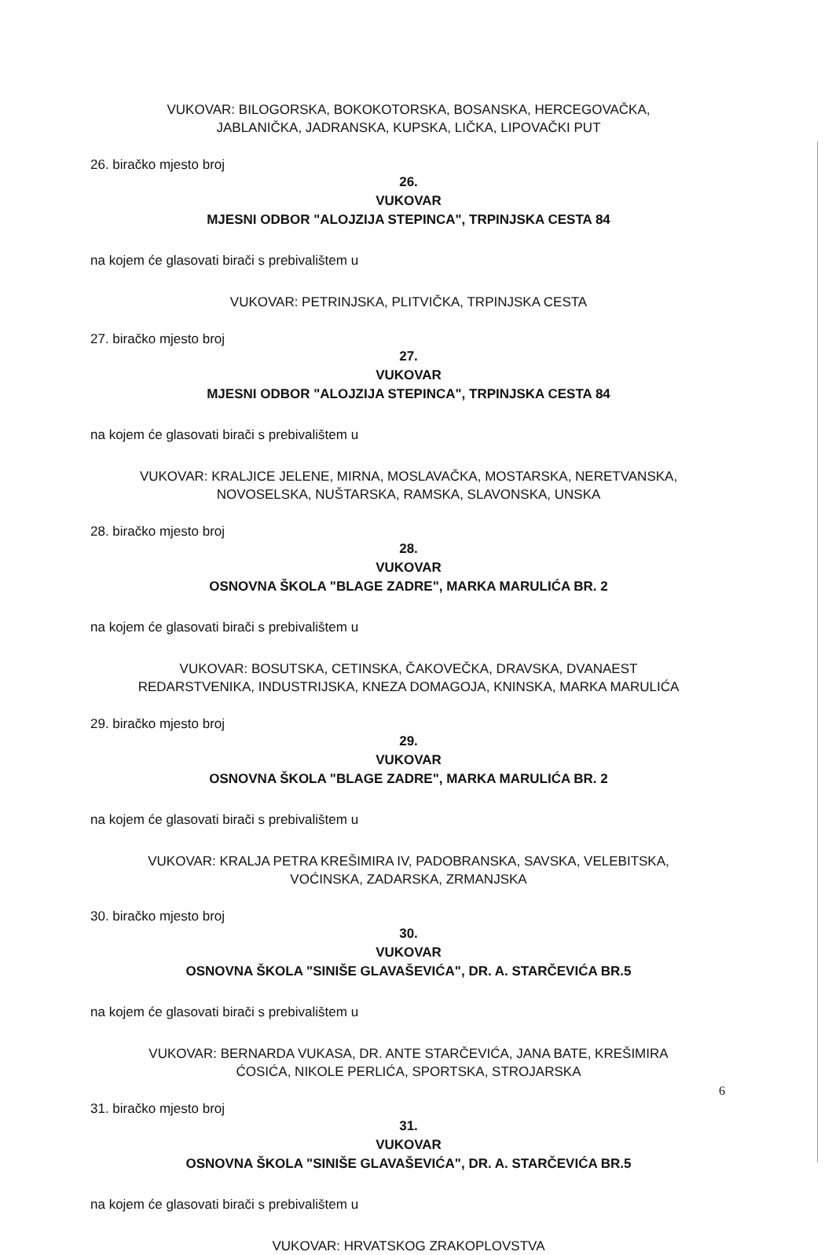VUKOVAR: BILOGORSKA, BOKOKOTORSKA, BOSANSKA, HERCEGOVAČKA,
JABLANIČKA, JADRANSKA, KUPSKA, LIČKA, LIPOVAČKI PUT
26. biračko mjesto broj
26.
VUKOVAR
MJESNI ODBOR "ALOJZIJA STEPINCA", TRPINJSKA CESTA 84
na kojem će glasovati birači s prebivalištem u
VUKOVAR: PETRINJSKA, PLITVIČKA, TRPINJSKA CESTA
27. biračko mjesto broj
27.
VUKOVAR
MJESNI ODBOR "ALOJZIJA STEPINCA", TRPINJSKA CESTA 84
na kojem će glasovati birači s prebivalištem u
VUKOVAR: KRALJICE JELENE, MIRNA, MOSLAVAČKA, MOSTARSKA, NERETVANSKA,
NOVOSELSKA, NUŠTARSKA, RAMSKA, SLAVONSKA, UNSKA
28. biračko mjesto broj
28.
VUKOVAR
OSNOVNA ŠKOLA "BLAGE ZADRE", MARKA MARULIĆA BR. 2
na kojem će glasovati birači s prebivalištem u
VUKOVAR: BOSUTSKA, CETINSKA, ČAKOVEČKA, DRAVSKA, DVANAEST
REDARSTVENIKA, INDUSTRIJSKA, KNEZA DOMAGOJA, KNINSKA, MARKA MARULIĆA
29. biračko mjesto broj
29.
VUKOVAR
OSNOVNA ŠKOLA "BLAGE ZADRE", MARKA MARULIĆA BR. 2
na kojem će glasovati birači s prebivalištem u
VUKOVAR: KRALJA PETRA KREŠIMIRA IV, PADOBRANSKA, SAVSKA, VELEBITSKA,
VOĆINSKA, ZADARSKA, ZRMANJSKA
30. biračko mjesto broj
30.
VUKOVAR
OSNOVNA ŠKOLA "SINIŠE GLAVAŠEVIĆA", DR. A. STARČEVIĆA BR.5
na kojem će glasovati birači s prebivalištem u
VUKOVAR: BERNARDA VUKASA, DR. ANTE STARČEVIĆA, JANA BATE, KREŠIMIRA
ĆOSIĆA, NIKOLE PERLIĆA, SPORTSKA, STROJARSKA
31. biračko mjesto broj
31.
VUKOVAR
OSNOVNA ŠKOLA "SINIŠE GLAVAŠEVIĆA", DR. A. STARČEVIĆA BR.5
na kojem će glasovati birači s prebivalištem u
VUKOVAR: HRVATSKOG ZRAKOPLOVSTVA
6